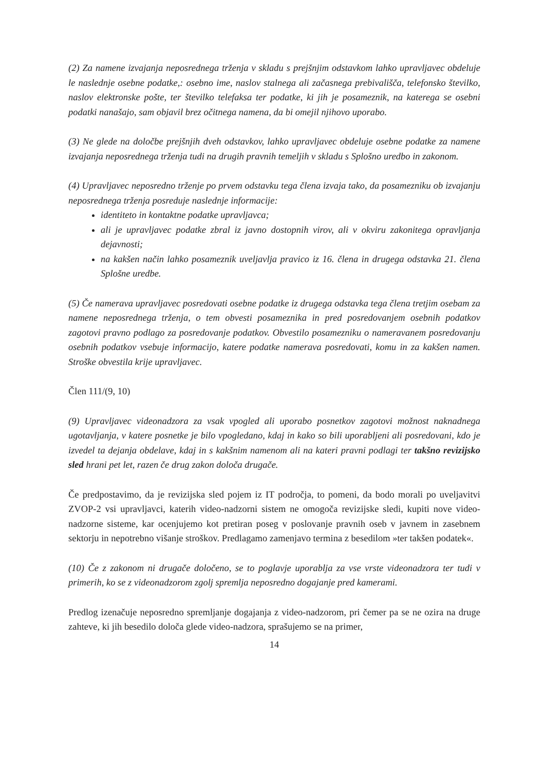(2) Za namene izvajanja neposrednega trženja v skladu s prejšnjim odstavkom lahko upravljavec obdeluje le naslednje osebne podatke,: osebno ime, naslov stalnega ali začasnega prebivališča, telefonsko številko, naslov elektronske pošte, ter številko telefaksa ter podatke, ki jih je posameznik, na katerega se osebni podatki nanašajo, sam objavil brez očitnega namena, da bi omejil njihovo uporabo.
(3) Ne glede na določbe prejšnjih dveh odstavkov, lahko upravljavec obdeluje osebne podatke za namene izvajanja neposrednega trženja tudi na drugih pravnih temeljih v skladu s Splošno uredbo in zakonom.
(4) Upravljavec neposredno trženje po prvem odstavku tega člena izvaja tako, da posamezniku ob izvajanju neposrednega trženja posreduje naslednje informacije:
identiteto in kontaktne podatke upravljavca;
ali je upravljavec podatke zbral iz javno dostopnih virov, ali v okviru zakonitega opravljanja dejavnosti;
na kakšen način lahko posameznik uveljavlja pravico iz 16. člena in drugega odstavka 21. člena Splošne uredbe.
(5) Če namerava upravljavec posredovati osebne podatke iz drugega odstavka tega člena tretjim osebam za namene neposrednega trženja, o tem obvesti posameznika in pred posredovanjem osebnih podatkov zagotovi pravno podlago za posredovanje podatkov. Obvestilo posamezniku o nameravanem posredovanju osebnih podatkov vsebuje informacijo, katere podatke namerava posredovati, komu in za kakšen namen. Stroške obvestila krije upravljavec.
Člen 111/(9, 10)
(9) Upravljavec videonadzora za vsak vpogled ali uporabo posnetkov zagotovi možnost naknadnega ugotavljanja, v katere posnetke je bilo vpogledano, kdaj in kako so bili uporabljeni ali posredovani, kdo je izvedel ta dejanja obdelave, kdaj in s kakšnim namenom ali na kateri pravni podlagi ter takšno revizijsko sled hrani pet let, razen če drug zakon določa drugače.
Če predpostavimo, da je revizijska sled pojem iz IT področja, to pomeni, da bodo morali po uveljavitvi ZVOP-2 vsi upravljavci, katerih video-nadzorni sistem ne omogoča revizijske sledi, kupiti nove video-nadzorne sisteme, kar ocenjujemo kot pretiran poseg v poslovanje pravnih oseb v javnem in zasebnem sektorju in nepotrebno višanje stroškov. Predlagamo zamenjavo termina z besedilom »ter takšen podatek«.
(10) Če z zakonom ni drugače določeno, se to poglavje uporablja za vse vrste videonadzora ter tudi v primerih, ko se z videonadzorom zgolj spremlja neposredno dogajanje pred kamerami.
Predlog izenačuje neposredno spremljanje dogajanja z video-nadzorom, pri čemer pa se ne ozira na druge zahteve, ki jih besedilo določa glede video-nadzora, sprašujemo se na primer,
14